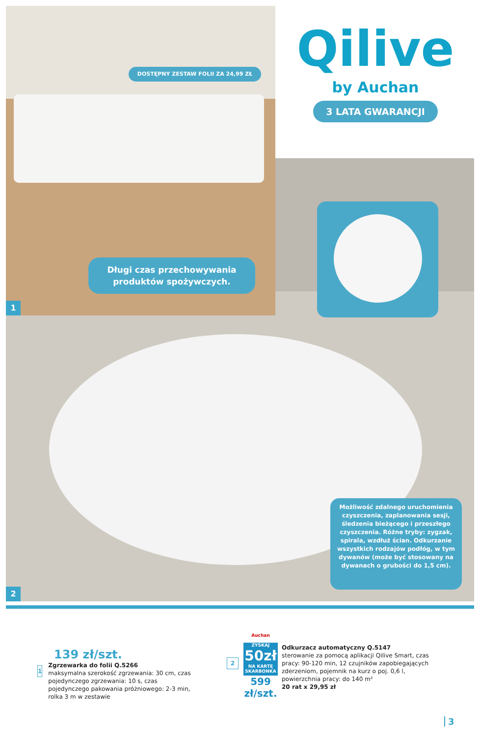DOSTĘPNY ZESTAW FOLII ZA 24,99 ZŁ
Długi czas przechowywania
produktów spożywczych.
1
Qilive
by Auchan
3 LATA GWARANCJI
Możliwość zdalnego uruchomienia czyszczenia, zaplanowania sesji, śledzenia bieżącego i przeszłego czyszczenia. Różne tryby: zygzak, spirala, wzdłuż ścian. Odkurzanie wszystkich rodzajów podłóg, w tym dywanów (może być stosowany na dywanach o grubości do 1,5 cm).
2
139 zł/szt.
1
Zgrzewarka do folii Q.5266
maksymalna szerokość zgrzewania: 30 cm, czas pojedynczego zgrzewania: 10 s, czas pojedynczego pakowania próżniowego: 2-3 min, rolka 3 m w zestawie
2
Auchan
ZYSKAJ
50zł
NA KARTĘ SKARBONKA
599 zł/szt.
Odkurzacz automatyczny Q.5147
sterowanie za pomocą aplikacji Qilive Smart, czas pracy: 90-120 min, 12 czujników zapobiegających zderzeniom, pojemnik na kurz o poj. 0,6 l, powierzchnia pracy: do 140 m²
20 rat x 29,95 zł
3